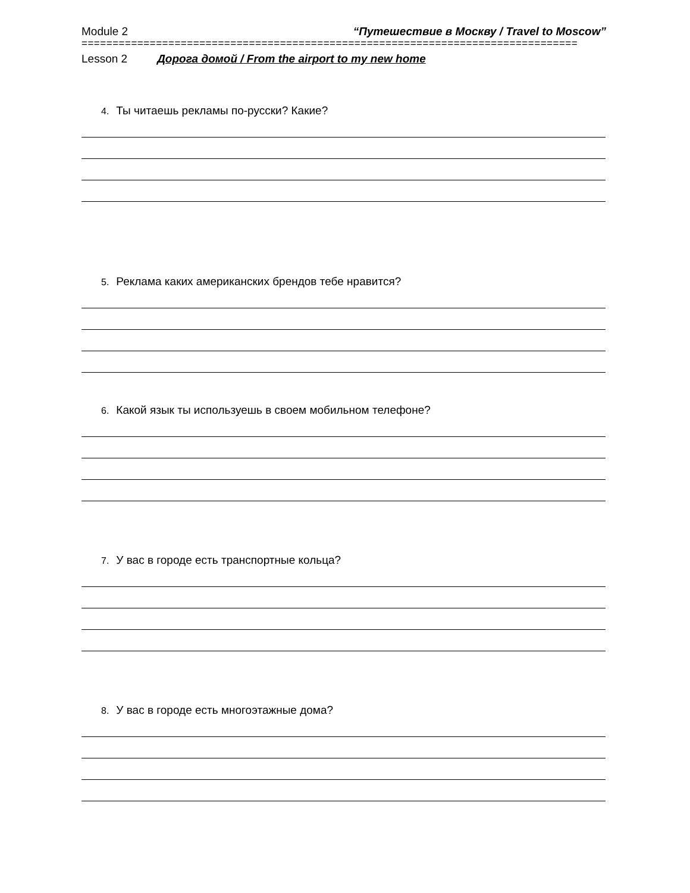Module 2 “Путешествие в Москву / Travel to Moscow”
================================================================================
Lesson 2 Дорога домой / From the airport to my new home
4. Ты читаешь рекламы по-русски? Какие?
5. Реклама каких американских брендов тебе нравится?
6. Какой язык ты используешь в своем мобильном телефоне?
7. У вас в городе есть транспортные кольца?
8. У вас в городе есть многоэтажные дома?